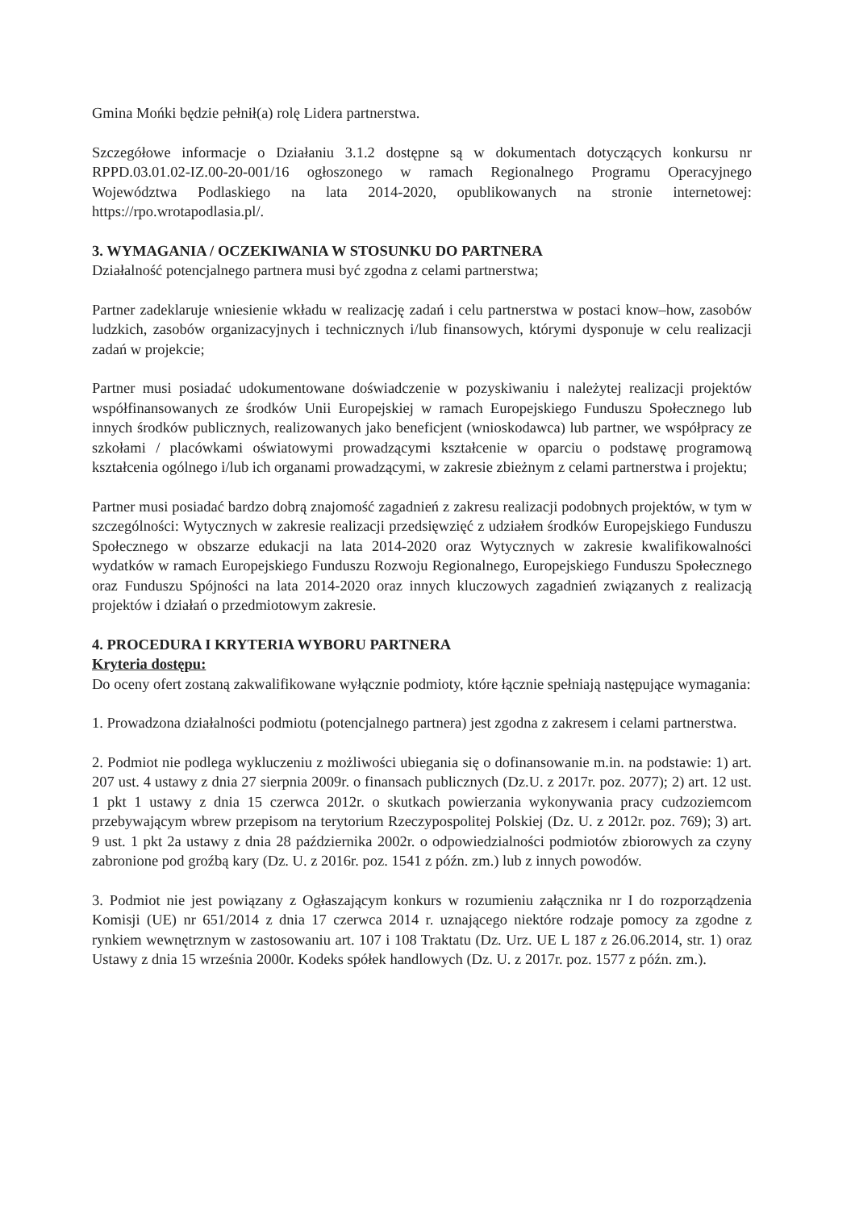Gmina Mońki będzie pełnił(a) rolę Lidera partnerstwa.
Szczegółowe informacje o Działaniu 3.1.2 dostępne są w dokumentach dotyczących konkursu nr RPPD.03.01.02-IZ.00-20-001/16 ogłoszonego w ramach Regionalnego Programu Operacyjnego Województwa Podlaskiego na lata 2014-2020, opublikowanych na stronie internetowej: https://rpo.wrotapodlasia.pl/.
3. WYMAGANIA / OCZEKIWANIA W STOSUNKU DO PARTNERA
Działalność potencjalnego partnera musi być zgodna z celami partnerstwa;
Partner zadeklaruje wniesienie wkładu w realizację zadań i celu partnerstwa w postaci know–how, zasobów ludzkich, zasobów organizacyjnych i technicznych i/lub finansowych, którymi dysponuje w celu realizacji zadań w projekcie;
Partner musi posiadać udokumentowane doświadczenie w pozyskiwaniu i należytej realizacji projektów współfinansowanych ze środków Unii Europejskiej w ramach Europejskiego Funduszu Społecznego lub innych środków publicznych, realizowanych jako beneficjent (wnioskodawca) lub partner, we współpracy ze szkołami / placówkami oświatowymi prowadzącymi kształcenie w oparciu o podstawę programową kształcenia ogólnego i/lub ich organami prowadzącymi, w zakresie zbieżnym z celami partnerstwa i projektu;
Partner musi posiadać bardzo dobrą znajomość zagadnień z zakresu realizacji podobnych projektów, w tym w szczególności: Wytycznych w zakresie realizacji przedsięwzięć z udziałem środków Europejskiego Funduszu Społecznego w obszarze edukacji na lata 2014-2020 oraz Wytycznych w zakresie kwalifikowalności wydatków w ramach Europejskiego Funduszu Rozwoju Regionalnego, Europejskiego Funduszu Społecznego oraz Funduszu Spójności na lata 2014-2020 oraz innych kluczowych zagadnień związanych z realizacją projektów i działań o przedmiotowym zakresie.
4. PROCEDURA I KRYTERIA WYBORU PARTNERA
Kryteria dostępu:
Do oceny ofert zostaną zakwalifikowane wyłącznie podmioty, które łącznie spełniają następujące wymagania:
1. Prowadzona działalności podmiotu (potencjalnego partnera) jest zgodna z zakresem i celami partnerstwa.
2. Podmiot nie podlega wykluczeniu z możliwości ubiegania się o dofinansowanie m.in. na podstawie: 1) art. 207 ust. 4 ustawy z dnia 27 sierpnia 2009r. o finansach publicznych (Dz.U. z 2017r. poz. 2077); 2) art. 12 ust. 1 pkt 1 ustawy z dnia 15 czerwca 2012r. o skutkach powierzania wykonywania pracy cudzoziemcom przebywającym wbrew przepisom na terytorium Rzeczypospolitej Polskiej (Dz. U. z 2012r. poz. 769); 3) art. 9 ust. 1 pkt 2a ustawy z dnia 28 października 2002r. o odpowiedzialności podmiotów zbiorowych za czyny zabronione pod groźbą kary (Dz. U. z 2016r. poz. 1541 z późn. zm.) lub z innych powodów.
3. Podmiot nie jest powiązany z Ogłaszającym konkurs w rozumieniu załącznika nr I do rozporządzenia Komisji (UE) nr 651/2014 z dnia 17 czerwca 2014 r. uznającego niektóre rodzaje pomocy za zgodne z rynkiem wewnętrznym w zastosowaniu art. 107 i 108 Traktatu (Dz. Urz. UE L 187 z 26.06.2014, str. 1) oraz Ustawy z dnia 15 września 2000r. Kodeks spółek handlowych (Dz. U. z 2017r. poz. 1577 z późn. zm.).